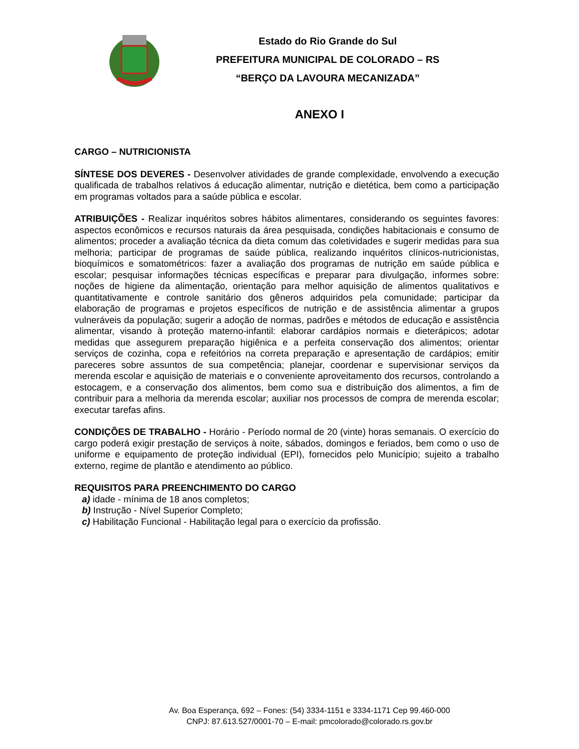Estado do Rio Grande do Sul
PREFEITURA MUNICIPAL DE COLORADO – RS
“BERÇO DA LAVOURA MECANIZADA”
ANEXO I
CARGO – NUTRICIONISTA
SÍNTESE DOS DEVERES - Desenvolver atividades de grande complexidade, envolvendo a execução qualificada de trabalhos relativos á educação alimentar, nutrição e dietética, bem como a participação em programas voltados para a saúde pública e escolar.
ATRIBUIÇÕES - Realizar inquéritos sobres hábitos alimentares, considerando os seguintes favores: aspectos econômicos e recursos naturais da área pesquisada, condições habitacionais e consumo de alimentos; proceder a avaliação técnica da dieta comum das coletividades e sugerir medidas para sua melhoria; participar de programas de saúde pública, realizando inquéritos clínicos-nutricionistas, bioquímicos e somatométricos: fazer a avaliação dos programas de nutrição em saúde pública e escolar; pesquisar informações técnicas específicas e preparar para divulgação, informes sobre: noções de higiene da alimentação, orientação para melhor aquisição de alimentos qualitativos e quantitativamente e controle sanitário dos gêneros adquiridos pela comunidade; participar da elaboração de programas e projetos específicos de nutrição e de assistência alimentar a grupos vulneráveis da população; sugerir a adoção de normas, padrões e métodos de educação e assistência alimentar, visando à proteção materno-infantil: elaborar cardápios normais e dieterápicos; adotar medidas que assegurem preparação higiênica e a perfeita conservação dos alimentos; orientar serviços de cozinha, copa e refeitórios na correta preparação e apresentação de cardápios; emitir pareceres sobre assuntos de sua competência; planejar, coordenar e supervisionar serviços da merenda escolar e aquisição de materiais e o conveniente aproveitamento dos recursos, controlando a estocagem, e a conservação dos alimentos, bem como sua e distribuição dos alimentos, a fim de contribuir para a melhoria da merenda escolar; auxiliar nos processos de compra de merenda escolar; executar tarefas afins.
CONDIÇÕES DE TRABALHO - Horário - Período normal de 20 (vinte) horas semanais. O exercício do cargo poderá exigir prestação de serviços à noite, sábados, domingos e feriados, bem como o uso de uniforme e equipamento de proteção individual (EPI), fornecidos pelo Município; sujeito a trabalho externo, regime de plantão e atendimento ao público.
REQUISITOS PARA PREENCHIMENTO DO CARGO
a) idade - mínima de 18 anos completos;
b) Instrução - Nível Superior Completo;
c) Habilitação Funcional - Habilitação legal para o exercício da profissão.
Av. Boa Esperança, 692 – Fones: (54) 3334-1151 e 3334-1171 Cep 99.460-000
CNPJ: 87.613.527/0001-70 – E-mail: pmcolorado@colorado.rs.gov.br